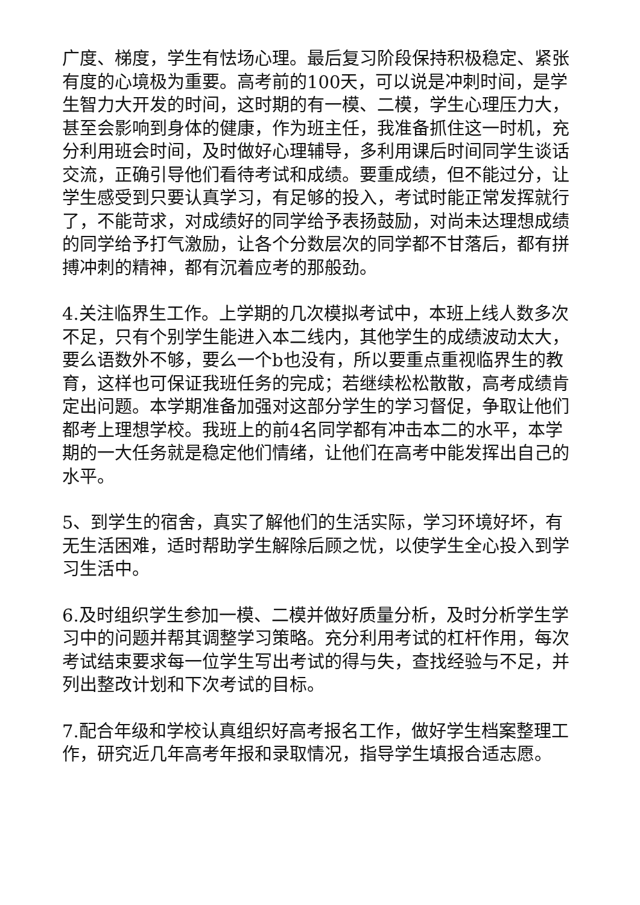广度、梯度，学生有怯场心理。最后复习阶段保持积极稳定、紧张有度的心境极为重要。高考前的100天，可以说是冲刺时间，是学生智力大开发的时间，这时期的有一模、二模，学生心理压力大，甚至会影响到身体的健康，作为班主任，我准备抓住这一时机，充分利用班会时间，及时做好心理辅导，多利用课后时间同学生谈话交流，正确引导他们看待考试和成绩。要重成绩，但不能过分，让学生感受到只要认真学习，有足够的投入，考试时能正常发挥就行了，不能苛求，对成绩好的同学给予表扬鼓励，对尚未达理想成绩的同学给予打气激励，让各个分数层次的同学都不甘落后，都有拼搏冲刺的精神，都有沉着应考的那般劲。
4.关注临界生工作。上学期的几次模拟考试中，本班上线人数多次不足，只有个别学生能进入本二线内，其他学生的成绩波动太大，要么语数外不够，要么一个b也没有，所以要重点重视临界生的教育，这样也可保证我班任务的完成；若继续松松散散，高考成绩肯定出问题。本学期准备加强对这部分学生的学习督促，争取让他们都考上理想学校。我班上的前4名同学都有冲击本二的水平，本学期的一大任务就是稳定他们情绪，让他们在高考中能发挥出自己的水平。
5、到学生的宿舍，真实了解他们的生活实际，学习环境好坏，有无生活困难，适时帮助学生解除后顾之忧，以使学生全心投入到学习生活中。
6.及时组织学生参加一模、二模并做好质量分析，及时分析学生学习中的问题并帮其调整学习策略。充分利用考试的杠杆作用，每次考试结束要求每一位学生写出考试的得与失，查找经验与不足，并列出整改计划和下次考试的目标。
7.配合年级和学校认真组织好高考报名工作，做好学生档案整理工作，研究近几年高考年报和录取情况，指导学生填报合适志愿。